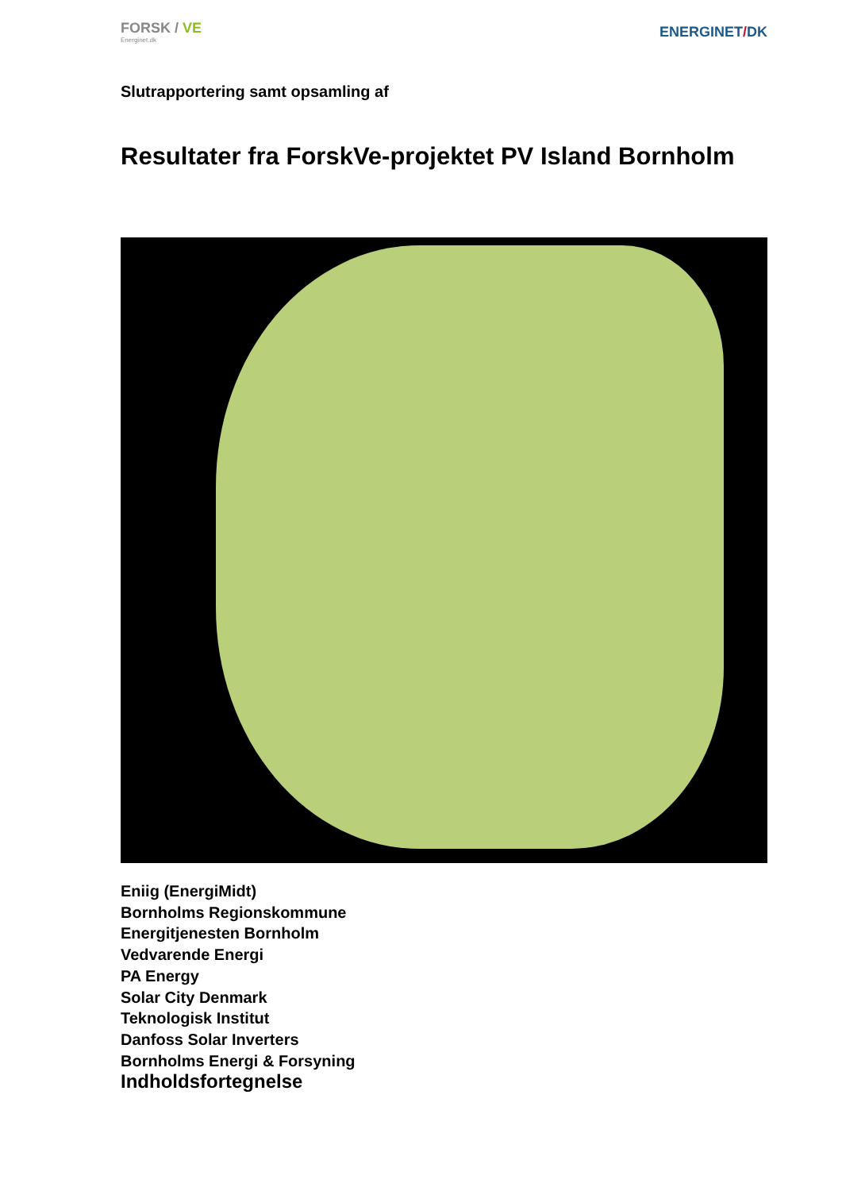FORSK / VE
Energinet.dk
ENERGINET/DK
Slutrapportering samt opsamling af
Resultater fra ForskVe-projektet PV Island Bornholm
Eniig (EnergiMidt)
Bornholms Regionskommune
Energitjenesten Bornholm
Vedvarende Energi
PA Energy
Solar City Denmark
Teknologisk Institut
Danfoss Solar Inverters
Bornholms Energi & Forsyning
Indholdsfortegnelse